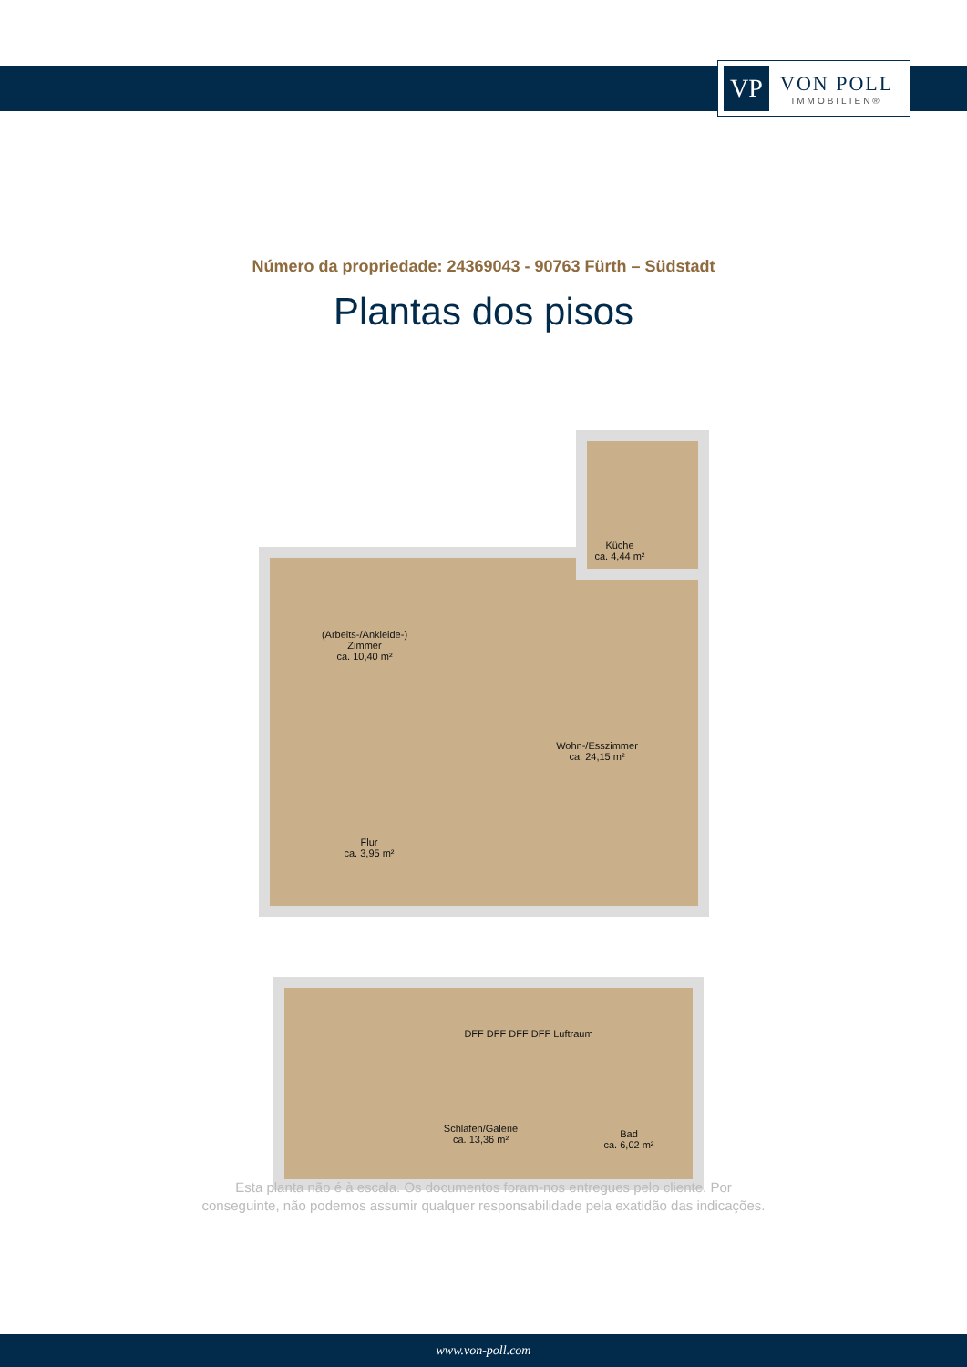VP
VON POLL
IMMOBILIEN®
Número da propriedade: 24369043 - 90763 Fürth – Südstadt
Plantas dos pisos
Küche
ca. 4,44 m²
(Arbeits-/Ankleide-)
Zimmer
ca. 10,40 m²
Wohn-/Esszimmer
ca. 24,15 m²
Flur
ca. 3,95 m²
DFF DFF DFF DFF Luftraum
Schlafen/Galerie
ca. 13,36 m²
Bad
ca. 6,02 m²
Esta planta não é à escala. Os documentos foram-nos entregues pelo cliente. Por
conseguinte, não podemos assumir qualquer responsabilidade pela exatidão das indicações.
www.von-poll.com